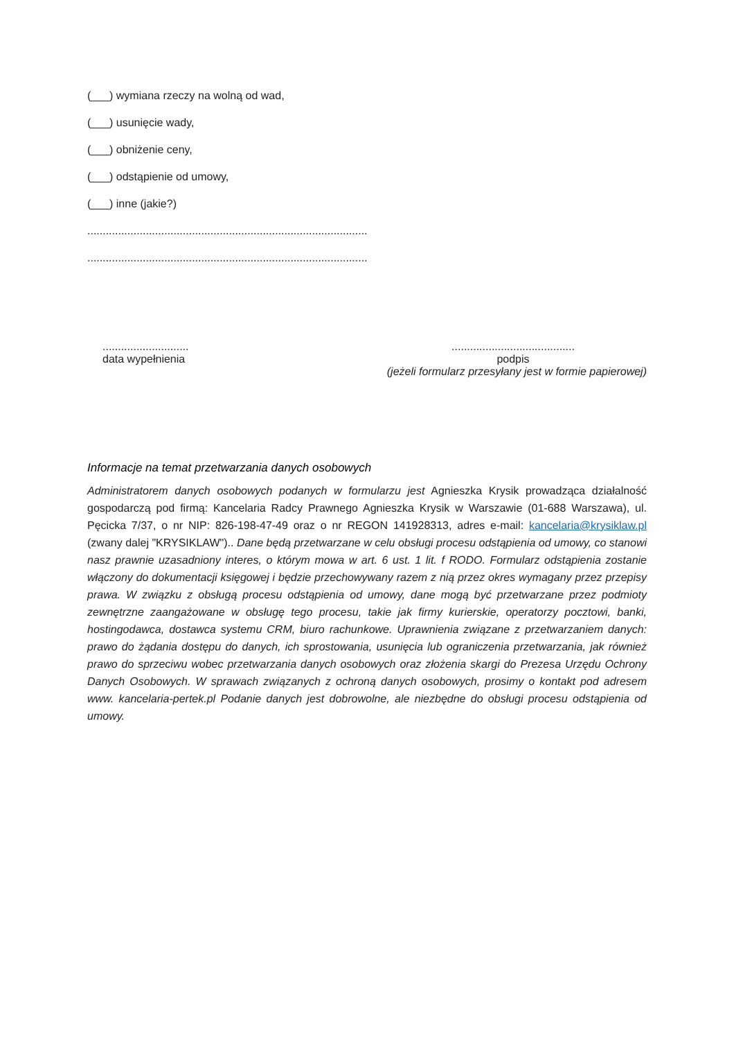(___) wymiana rzeczy na wolną od wad,
(___) usunięcie wady,
(___) obniżenie ceny,
(___) odstąpienie od umowy,
(___) inne (jakie?)
...........................................................................................
...........................................................................................
............................
data wypełnienia
........................................
podpis
(jeżeli formularz przesyłany jest w formie papierowej)
Informacje na temat przetwarzania danych osobowych
Administratorem danych osobowych podanych w formularzu jest Agnieszka Krysik prowadząca działalność gospodarczą pod firmą: Kancelaria Radcy Prawnego Agnieszka Krysik w Warszawie (01-688 Warszawa), ul. Pęcicka 7/37, o nr NIP: 826-198-47-49 oraz o nr REGON 141928313, adres e-mail: kancelaria@krysiklaw.pl (zwany dalej "KRYSIKLAW").. Dane będą przetwarzane w celu obsługi procesu odstąpienia od umowy, co stanowi nasz prawnie uzasadniony interes, o którym mowa w art. 6 ust. 1 lit. f RODO. Formularz odstąpienia zostanie włączony do dokumentacji księgowej i będzie przechowywany razem z nią przez okres wymagany przez przepisy prawa. W związku z obsługą procesu odstąpienia od umowy, dane mogą być przetwarzane przez podmioty zewnętrzne zaangażowane w obsługę tego procesu, takie jak firmy kurierskie, operatorzy pocztowi, banki, hostingodawca, dostawca systemu CRM, biuro rachunkowe. Uprawnienia związane z przetwarzaniem danych: prawo do żądania dostępu do danych, ich sprostowania, usunięcia lub ograniczenia przetwarzania, jak również prawo do sprzeciwu wobec przetwarzania danych osobowych oraz złożenia skargi do Prezesa Urzędu Ochrony Danych Osobowych. W sprawach związanych z ochroną danych osobowych, prosimy o kontakt pod adresem www. kancelaria-pertek.pl Podanie danych jest dobrowolne, ale niezbędne do obsługi procesu odstąpienia od umowy.